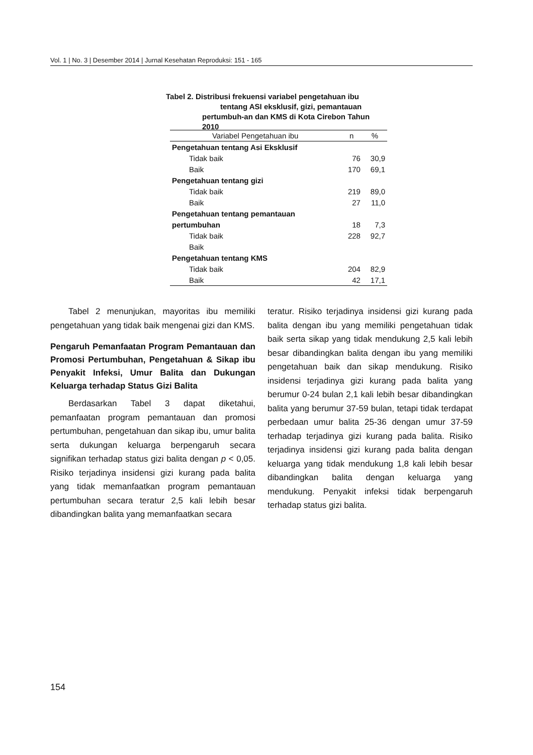Vol. 1 | No. 3 | Desember 2014 | Jurnal Kesehatan Reproduksi: 151 - 165
Tabel 2. Distribusi frekuensi variabel pengetahuan ibu
tentang ASI eksklusif, gizi, pemantauan pertumbuh-an dan KMS di Kota Cirebon Tahun 2010
| Variabel Pengetahuan ibu | n | % |
| --- | --- | --- |
| Pengetahuan tentang Asi Eksklusif | | |
| Tidak baik | 76 | 30,9 |
| Baik | 170 | 69,1 |
| Pengetahuan tentang gizi | | |
| Tidak baik | 219 | 89,0 |
| Baik | 27 | 11,0 |
| Pengetahuan tentang pemantauan | | |
| pertumbuhan | 18 | 7,3 |
| Tidak baik | 228 | 92,7 |
| Baik | | |
| Pengetahuan tentang KMS | | |
| Tidak baik | 204 | 82,9 |
| Baik | 42 | 17,1 |
Tabel 2 menunjukan, mayoritas ibu memiliki pengetahuan yang tidak baik mengenai gizi dan KMS.
Pengaruh Pemanfaatan Program Pemantauan dan Promosi Pertumbuhan, Pengetahuan & Sikap ibu Penyakit Infeksi, Umur Balita dan Dukungan Keluarga terhadap Status Gizi Balita
Berdasarkan Tabel 3 dapat diketahui, pemanfaatan program pemantauan dan promosi pertumbuhan, pengetahuan dan sikap ibu, umur balita serta dukungan keluarga berpengaruh secara signifikan terhadap status gizi balita dengan p < 0,05. Risiko terjadinya insidensi gizi kurang pada balita yang tidak memanfaatkan program pemantauan pertumbuhan secara teratur 2,5 kali lebih besar dibandingkan balita yang memanfaatkan secara
teratur. Risiko terjadinya insidensi gizi kurang pada balita dengan ibu yang memiliki pengetahuan tidak baik serta sikap yang tidak mendukung 2,5 kali lebih besar dibandingkan balita dengan ibu yang memiliki pengetahuan baik dan sikap mendukung. Risiko insidensi terjadinya gizi kurang pada balita yang berumur 0-24 bulan 2,1 kali lebih besar dibandingkan balita yang berumur 37-59 bulan, tetapi tidak terdapat perbedaan umur balita 25-36 dengan umur 37-59 terhadap terjadinya gizi kurang pada balita. Risiko terjadinya insidensi gizi kurang pada balita dengan keluarga yang tidak mendukung 1,8 kali lebih besar dibandingkan balita dengan keluarga yang mendukung. Penyakit infeksi tidak berpengaruh terhadap status gizi balita.
154